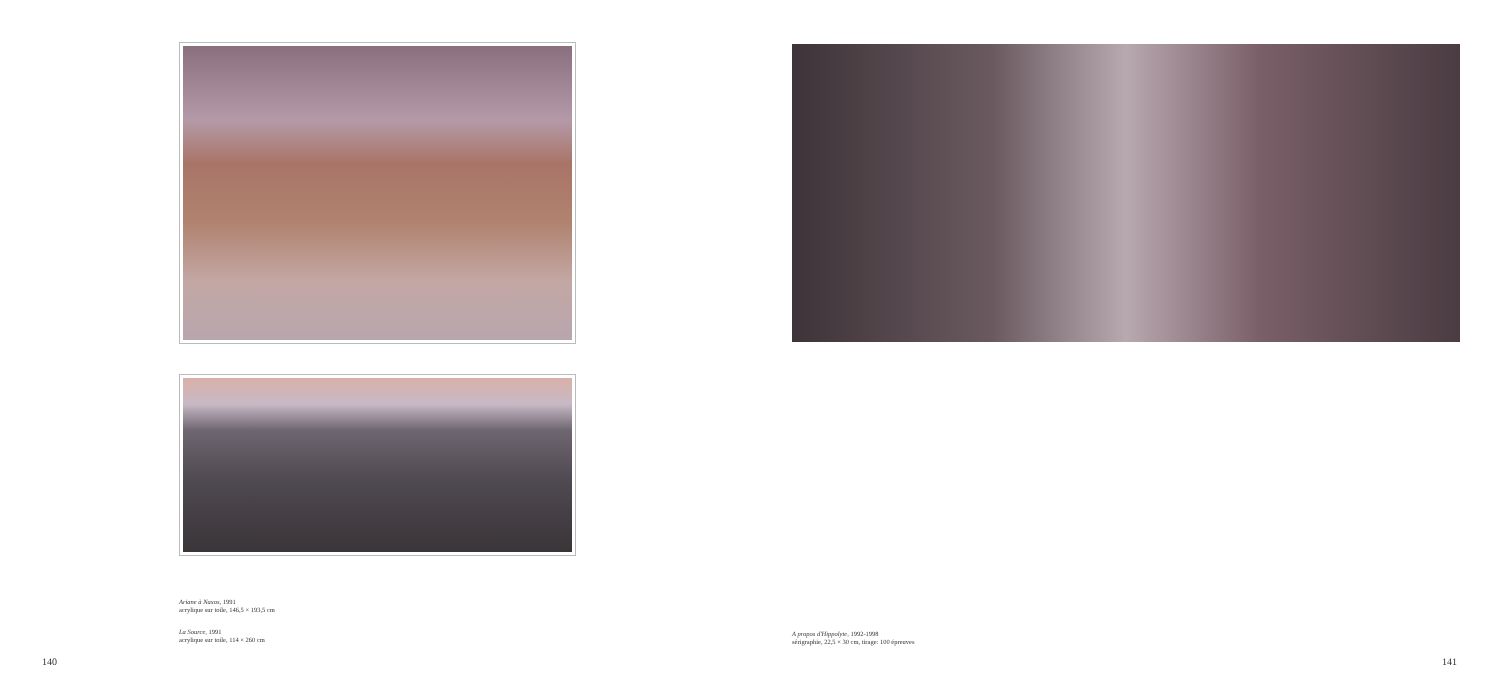Ariane à Naxos, 1991
acrylique sur toile, 146,5 × 193,5 cm
La Source, 1991
acrylique sur toile, 114 × 260 cm
140
A propos d'Hippolyte, 1992-1998
sérigraphie, 22,5 × 30 cm, tirage: 100 épreuves
141